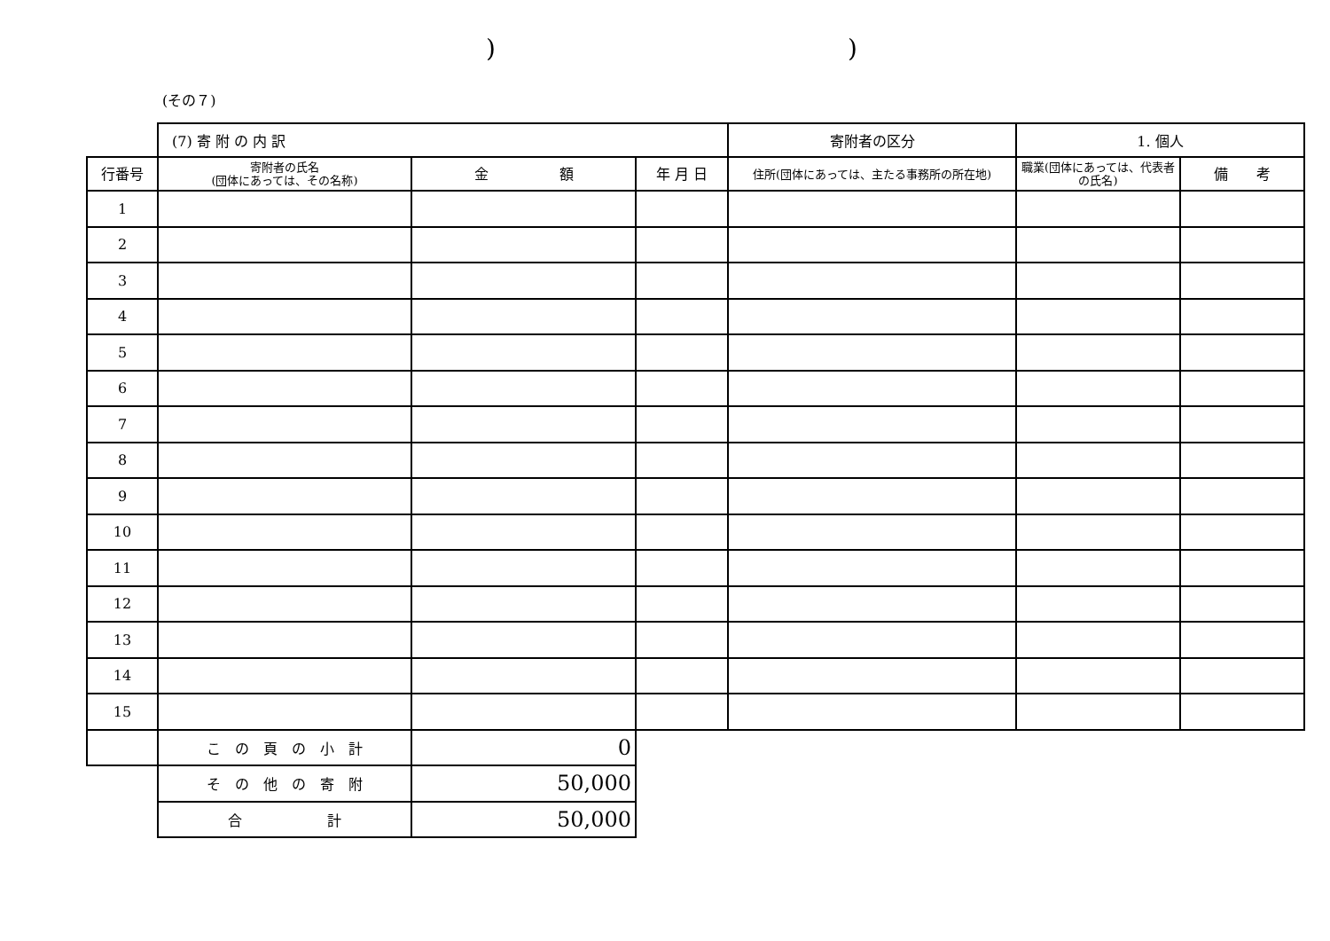))
(その７)
| | (7) 寄 附 の 内 訳 | | | 寄附者の区分 | 1. 個人 | |
| 行番号 | 寄附者の氏名 (団体にあっては、その名称) | 金 額 | 年 月 日 | 住所(団体にあっては、主たる事務所の所在地) | 職業(団体にあっては、代表者の氏名) | 備 考 |
| 1 | | | | | | |
| 2 | | | | | | |
| 3 | | | | | | |
| 4 | | | | | | |
| 5 | | | | | | |
| 6 | | | | | | |
| 7 | | | | | | |
| 8 | | | | | | |
| 9 | | | | | | |
| 10 | | | | | | |
| 11 | | | | | | |
| 12 | | | | | | |
| 13 | | | | | | |
| 14 | | | | | | |
| 15 | | | | | | |
| | こ の 頁 の 小 計 | 0 | | | | |
| | そ の 他 の 寄 附 | 50,000 | | | | |
| | 合 計 | 50,000 | | | | |